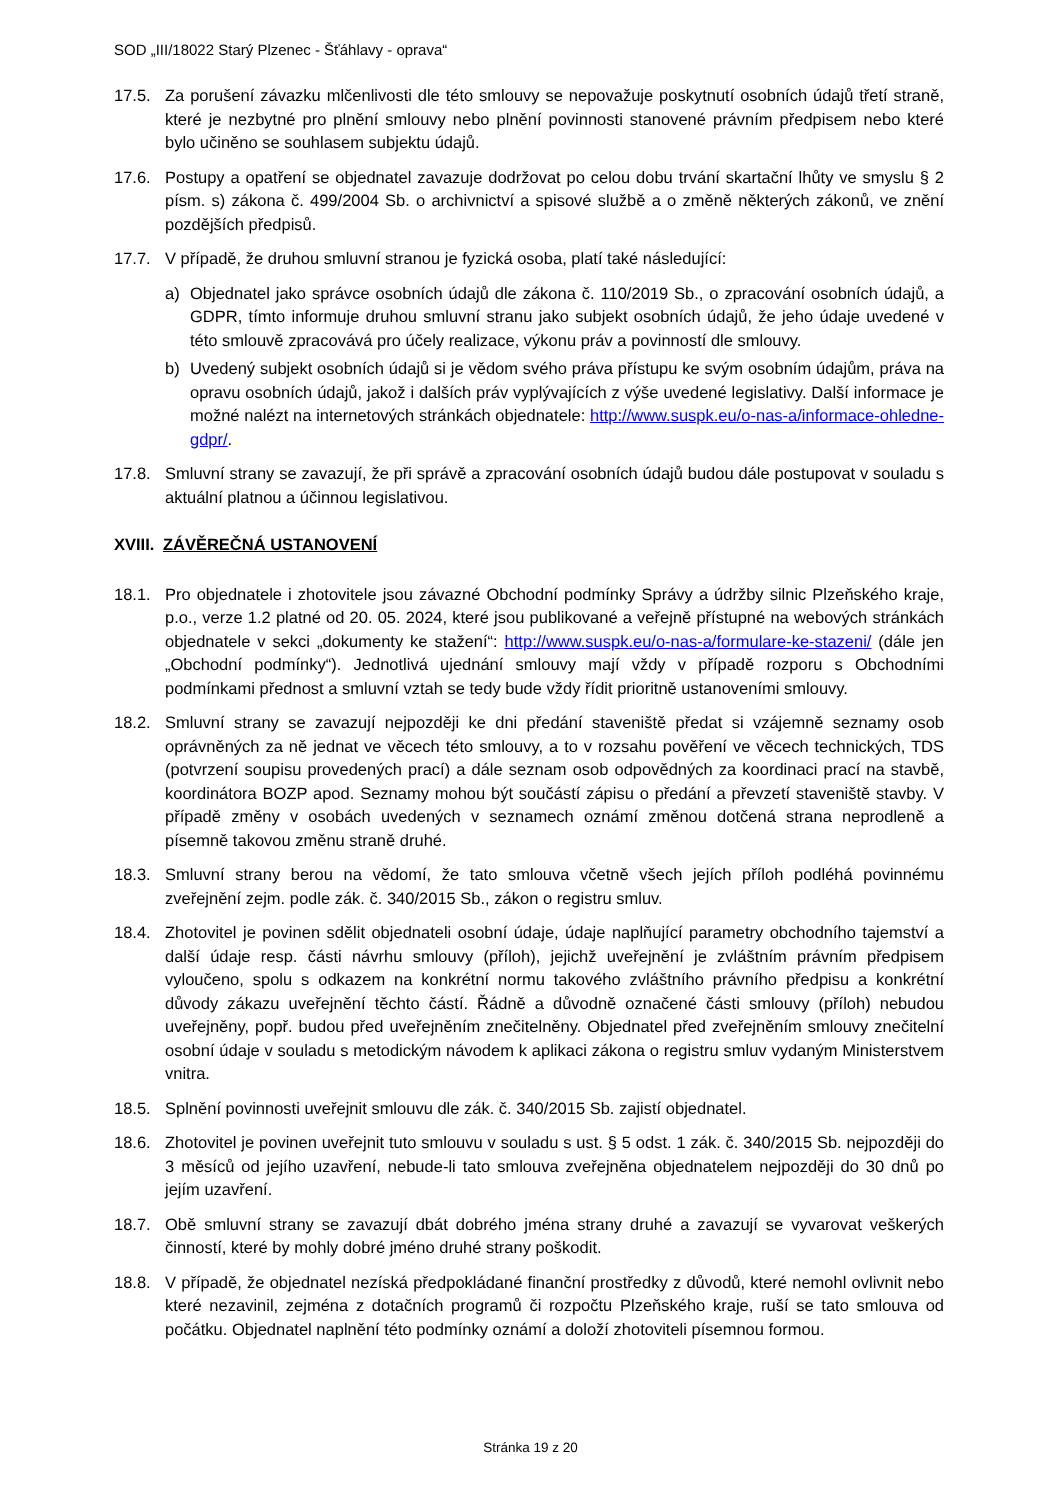SOD „III/18022 Starý Plzenec - Šťáhlavy - oprava“
17.5. Za porušení závazku mlčenlivosti dle této smlouvy se nepovažuje poskytnutí osobních údajů třetí straně, které je nezbytné pro plnění smlouvy nebo plnění povinnosti stanovené právním předpisem nebo které bylo učiněno se souhlasem subjektu údajů.
17.6. Postupy a opatření se objednatel zavazuje dodržovat po celou dobu trvání skartační lhůty ve smyslu § 2 písm. s) zákona č. 499/2004 Sb. o archivnictví a spisové službě a o změně některých zákonů, ve znění pozdějších předpisů.
17.7. V případě, že druhou smluvní stranou je fyzická osoba, platí také následující:
a) Objednatel jako správce osobních údajů dle zákona č. 110/2019 Sb., o zpracování osobních údajů, a GDPR, tímto informuje druhou smluvní stranu jako subjekt osobních údajů, že jeho údaje uvedené v této smlouvě zpracovává pro účely realizace, výkonu práv a povinností dle smlouvy.
b) Uvedený subjekt osobních údajů si je vědom svého práva přístupu ke svým osobním údajům, práva na opravu osobních údajů, jakož i dalších práv vyplývajících z výše uvedené legislativy. Další informace je možné nalézt na internetových stránkách objednatele: http://www.suspk.eu/o-nas-a/informace-ohledne-gdpr/.
17.8. Smluvní strany se zavazují, že při správě a zpracování osobních údajů budou dále postupovat v souladu s aktuální platnou a účinnou legislativou.
XVIII. ZÁVĚREČNÁ USTANOVENÍ
18.1. Pro objednatele i zhotovitele jsou závazné Obchodní podmínky Správy a údržby silnic Plzeňského kraje, p.o., verze 1.2 platné od 20. 05. 2024, které jsou publikované a veřejně přístupné na webových stránkách objednatele v sekci „dokumenty ke stažení“: http://www.suspk.eu/o-nas-a/formulare-ke-stazeni/ (dále jen „Obchodní podmínky“). Jednotlivá ujednání smlouvy mají vždy v případě rozporu s Obchodními podmínkami přednost a smluvní vztah se tedy bude vždy řídit prioritně ustanoveními smlouvy.
18.2. Smluvní strany se zavazují nejpozději ke dni předání staveniště předat si vzájemně seznamy osob oprávněných za ně jednat ve věcech této smlouvy, a to v rozsahu pověření ve věcech technických, TDS (potvrzení soupisu provedených prací) a dále seznam osob odpovědných za koordinaci prací na stavbě, koordinátora BOZP apod. Seznamy mohou být součástí zápisu o předání a převzetí staveniště stavby. V případě změny v osobách uvedených v seznamech oznámí změnou dotčená strana neprodleně a písemně takovou změnu straně druhé.
18.3. Smluvní strany berou na vědomí, že tato smlouva včetně všech jejích příloh podléhá povinnému zveřejnění zejm. podle zák. č. 340/2015 Sb., zákon o registru smluv.
18.4. Zhotovitel je povinen sdělit objednateli osobní údaje, údaje naplňující parametry obchodního tajemství a další údaje resp. části návrhu smlouvy (příloh), jejichž uveřejnění je zvláštním právním předpisem vyloučeno, spolu s odkazem na konkrétní normu takového zvláštního právního předpisu a konkrétní důvody zákazu uveřejnění těchto částí. Řádně a důvodně označené části smlouvy (příloh) nebudou uveřejněny, popř. budou před uveřejněním znečitelněny. Objednatel před zveřejněním smlouvy znečitelní osobní údaje v souladu s metodickým návodem k aplikaci zákona o registru smluv vydaným Ministerstvem vnitra.
18.5. Splnění povinnosti uveřejnit smlouvu dle zák. č. 340/2015 Sb. zajistí objednatel.
18.6. Zhotovitel je povinen uveřejnit tuto smlouvu v souladu s ust. § 5 odst. 1 zák. č. 340/2015 Sb. nejpozději do 3 měsíců od jejího uzavření, nebude-li tato smlouva zveřejněna objednatelem nejpozději do 30 dnů po jejím uzavření.
18.7. Obě smluvní strany se zavazují dbát dobrého jména strany druhé a zavazují se vyvarovat veškerých činností, které by mohly dobré jméno druhé strany poškodit.
18.8. V případě, že objednatel nezíská předpokládané finanční prostředky z důvodů, které nemohl ovlivnit nebo které nezavinil, zejména z dotačních programů či rozpočtu Plzeňského kraje, ruší se tato smlouva od počátku. Objednatel naplnění této podmínky oznámí a doloží zhotoviteli písemnou formou.
Stránka 19 z 20